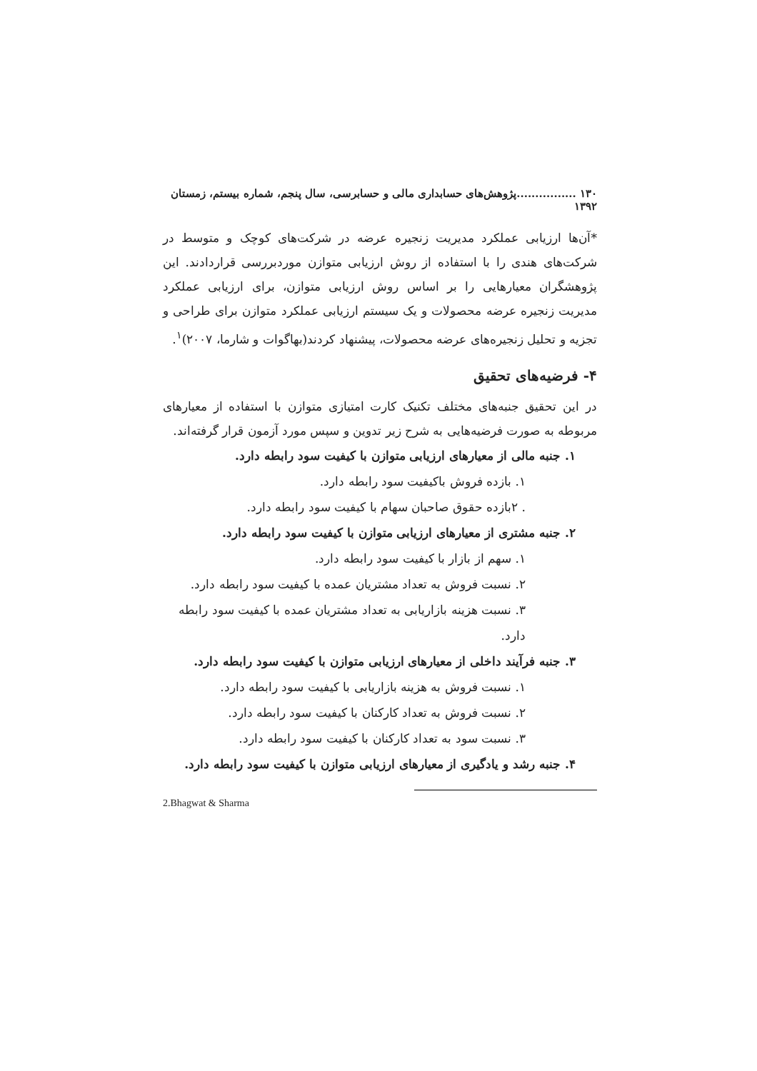۱۳۰ ................پژوهش‌های حسابداری مالی و حسابرسی، سال پنجم، شماره بیستم، زمستان ۱۳۹۲
*آن‌ها ارزیابی عملکرد مدیریت زنجیره عرضه در شرکت‌های کوچک و متوسط در شرکت‌های هندی را با استفاده از روش ارزیابی متوازن موردبررسی قراردادند. این پژوهشگران معیارهایی را بر اساس روش ارزیابی متوازن، برای ارزیابی عملکرد مدیریت زنجیره عرضه محصولات و یک سیستم ارزیابی عملکرد متوازن برای طراحی و تجزیه و تحلیل زنجیره‌های عرضه محصولات، پیشنهاد کردند(بهاگوات و شارما، ۲۰۰۷)<sup>۱</sup>.
۴- فرضیه‌های تحقیق
در این تحقیق جنبه‌های مختلف تکنیک کارت امتیازی متوازن با استفاده از معیارهای مربوطه به صورت فرضیه‌هایی به شرح زیر تدوین و سپس مورد آزمون قرار گرفته‌اند.
۱. جنبه مالی از معیارهای ارزیابی متوازن با کیفیت سود رابطه دارد.
۱. بازده فروش باکیفیت سود رابطه دارد.
. ۲بازده حقوق صاحبان سهام با کیفیت سود رابطه دارد.
۲. جنبه مشتری از معیارهای ارزیابی متوازن با کیفیت سود رابطه دارد.
۱. سهم از بازار با کیفیت سود رابطه دارد.
۲. نسبت فروش به تعداد مشتریان عمده با کیفیت سود رابطه دارد.
۳. نسبت هزینه بازاریابی به تعداد مشتریان عمده با کیفیت سود رابطه دارد.
۳. جنبه فرآیند داخلی از معیارهای ارزیابی متوازن با کیفیت سود رابطه دارد.
۱. نسبت فروش به هزینه بازاریابی با کیفیت سود رابطه دارد.
۲. نسبت فروش به تعداد کارکنان با کیفیت سود رابطه دارد.
۳. نسبت سود به تعداد کارکنان با کیفیت سود رابطه دارد.
۴. جنبه رشد و یادگیری از معیارهای ارزیابی متوازن با کیفیت سود رابطه دارد.
2.Bhagwat & Sharma